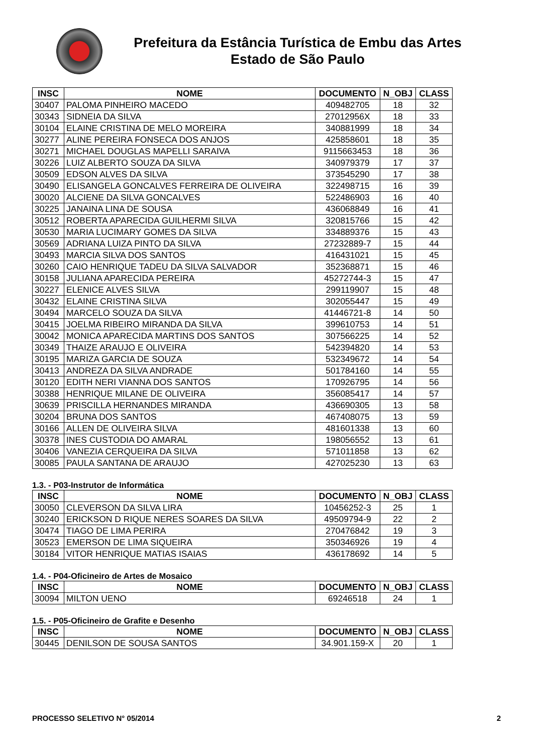Prefeitura da Estância Turística de Embu das Artes
Estado de São Paulo
| INSC | NOME | DOCUMENTO | N_OBJ | CLASS |
| --- | --- | --- | --- | --- |
| 30407 | PALOMA PINHEIRO MACEDO | 409482705 | 18 | 32 |
| 30343 | SIDNEIA DA SILVA | 27012956X | 18 | 33 |
| 30104 | ELAINE CRISTINA DE MELO MOREIRA | 340881999 | 18 | 34 |
| 30277 | ALINE PEREIRA FONSECA DOS ANJOS | 425858601 | 18 | 35 |
| 30271 | MICHAEL DOUGLAS MAPELLI SARAIVA | 9115663453 | 18 | 36 |
| 30226 | LUIZ ALBERTO SOUZA DA SILVA | 340979379 | 17 | 37 |
| 30509 | EDSON ALVES DA SILVA | 373545290 | 17 | 38 |
| 30490 | ELISANGELA GONCALVES FERREIRA DE OLIVEIRA | 322498715 | 16 | 39 |
| 30020 | ALCIENE DA SILVA GONCALVES | 522486903 | 16 | 40 |
| 30225 | JANAINA LINA DE SOUSA | 436068849 | 16 | 41 |
| 30512 | ROBERTA APARECIDA GUILHERMI SILVA | 320815766 | 15 | 42 |
| 30530 | MARIA LUCIMARY GOMES DA SILVA | 334889376 | 15 | 43 |
| 30569 | ADRIANA LUIZA PINTO DA SILVA | 27232889-7 | 15 | 44 |
| 30493 | MARCIA SILVA DOS SANTOS | 416431021 | 15 | 45 |
| 30260 | CAIO HENRIQUE TADEU DA SILVA SALVADOR | 352368871 | 15 | 46 |
| 30158 | JULIANA APARECIDA PEREIRA | 45272744-3 | 15 | 47 |
| 30227 | ELENICE ALVES SILVA | 299119907 | 15 | 48 |
| 30432 | ELAINE CRISTINA SILVA | 302055447 | 15 | 49 |
| 30494 | MARCELO SOUZA DA SILVA | 41446721-8 | 14 | 50 |
| 30415 | JOELMA RIBEIRO MIRANDA DA SILVA | 399610753 | 14 | 51 |
| 30042 | MONICA APARECIDA MARTINS DOS SANTOS | 307566225 | 14 | 52 |
| 30349 | THAIZE ARAUJO E OLIVEIRA | 542394820 | 14 | 53 |
| 30195 | MARIZA GARCIA DE SOUZA | 532349672 | 14 | 54 |
| 30413 | ANDREZA DA SILVA ANDRADE | 501784160 | 14 | 55 |
| 30120 | EDITH NERI VIANNA DOS SANTOS | 170926795 | 14 | 56 |
| 30388 | HENRIQUE MILANE DE OLIVEIRA | 356085417 | 14 | 57 |
| 30639 | PRISCILLA HERNANDES MIRANDA | 436690305 | 13 | 58 |
| 30204 | BRUNA DOS SANTOS | 467408075 | 13 | 59 |
| 30166 | ALLEN DE OLIVEIRA SILVA | 481601338 | 13 | 60 |
| 30378 | INES CUSTODIA DO AMARAL | 198056552 | 13 | 61 |
| 30406 | VANEZIA CERQUEIRA DA SILVA | 571011858 | 13 | 62 |
| 30085 | PAULA SANTANA DE ARAUJO | 427025230 | 13 | 63 |
1.3. - P03-Instrutor de Informática
| INSC | NOME | DOCUMENTO | N_OBJ | CLASS |
| --- | --- | --- | --- | --- |
| 30050 | CLEVERSON DA SILVA LIRA | 10456252-3 | 25 | 1 |
| 30240 | ERICKSON D RIQUE NERES SOARES DA SILVA | 49509794-9 | 22 | 2 |
| 30474 | TIAGO DE LIMA PERIRA | 270476842 | 19 | 3 |
| 30523 | EMERSON DE LIMA SIQUEIRA | 350346926 | 19 | 4 |
| 30184 | VITOR HENRIQUE MATIAS ISAIAS | 436178692 | 14 | 5 |
1.4. - P04-Oficineiro de Artes de Mosaico
| INSC | NOME | DOCUMENTO | N_OBJ | CLASS |
| --- | --- | --- | --- | --- |
| 30094 | MILTON UENO | 69246518 | 24 | 1 |
1.5. - P05-Oficineiro de Grafite e Desenho
| INSC | NOME | DOCUMENTO | N_OBJ | CLASS |
| --- | --- | --- | --- | --- |
| 30445 | DENILSON DE SOUSA SANTOS | 34.901.159-X | 20 | 1 |
PROCESSO SELETIVO N° 05/2014 2